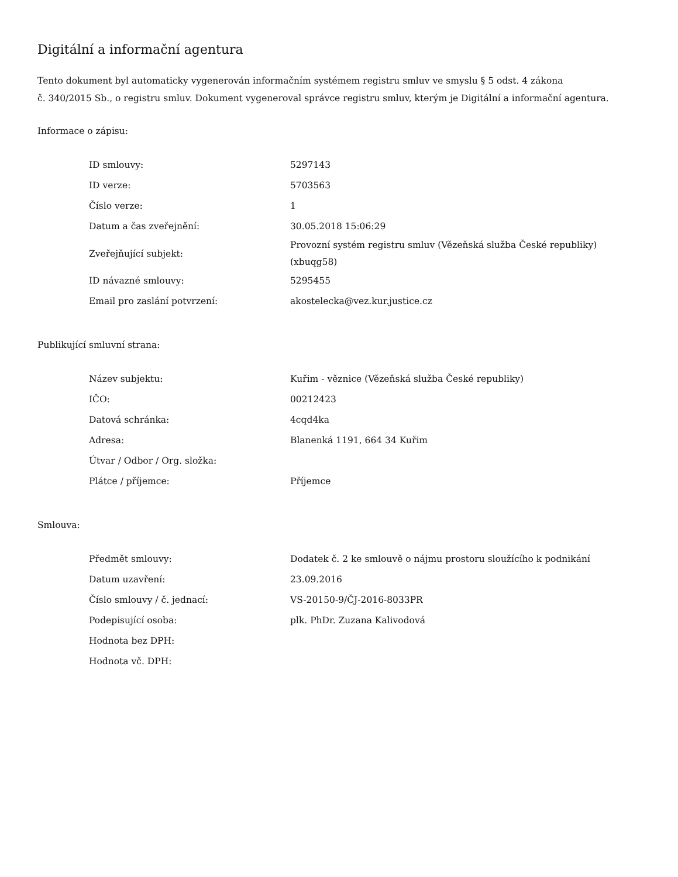Digitální a informační agentura
Tento dokument byl automaticky vygenerován informačním systémem registru smluv ve smyslu § 5 odst. 4 zákona
č. 340/2015 Sb., o registru smluv. Dokument vygeneroval správce registru smluv, kterým je Digitální a informační agentura.
Informace o zápisu:
| ID smlouvy: | 5297143 |
| ID verze: | 5703563 |
| Číslo verze: | 1 |
| Datum a čas zveřejnění: | 30.05.2018 15:06:29 |
| Zveřejňující subjekt: | Provozní systém registru smluv (Vězeňská služba České republiky) (xbuqg58) |
| ID návazné smlouvy: | 5295455 |
| Email pro zaslání potvrzení: | akostelecka@vez.kur.justice.cz |
Publikující smluvní strana:
| Název subjektu: | Kuřim - věznice (Vězeňská služba České republiky) |
| IČO: | 00212423 |
| Datová schránka: | 4cqd4ka |
| Adresa: | Blanenká 1191, 664 34 Kuřim |
| Útvar / Odbor / Org. složka: | |
| Plátce / příjemce: | Příjemce |
Smlouva:
| Předmět smlouvy: | Dodatek č. 2 ke smlouvě o nájmu prostoru sloužícího k podnikání |
| Datum uzavření: | 23.09.2016 |
| Číslo smlouvy / č. jednací: | VS-20150-9/ČJ-2016-8033PR |
| Podepisující osoba: | plk. PhDr. Zuzana Kalivodová |
| Hodnota bez DPH: | |
| Hodnota vč. DPH: | |